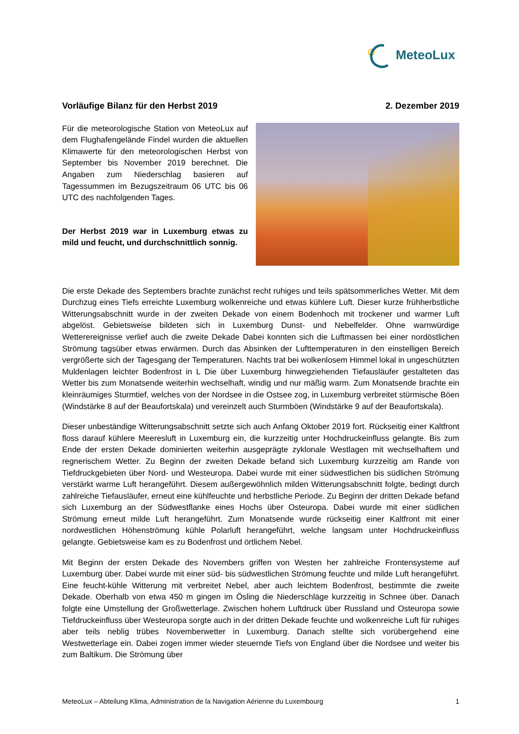MeteoLux
Vorläufige Bilanz für den Herbst 2019 2. Dezember 2019
Für die meteorologische Station von MeteoLux auf dem Flughafengelände Findel wurden die aktuellen Klimawerte für den meteorologischen Herbst von September bis November 2019 berechnet. Die Angaben zum Niederschlag basieren auf Tagessummen im Bezugszeitraum 06 UTC bis 06 UTC des nachfolgenden Tages.
Der Herbst 2019 war in Luxemburg etwas zu mild und feucht, und durchschnittlich sonnig.
Die erste Dekade des Septembers brachte zunächst recht ruhiges und teils spätsommerliches Wetter. Mit dem Durchzug eines Tiefs erreichte Luxemburg wolkenreiche und etwas kühlere Luft. Dieser kurze frühherbstliche Witterungsabschnitt wurde in der zweiten Dekade von einem Bodenhoch mit trockener und warmer Luft abgelöst. Gebietsweise bildeten sich in Luxemburg Dunst- und Nebelfelder. Ohne warnwürdige Wetterereignisse verlief auch die zweite Dekade Dabei konnten sich die Luftmassen bei einer nordöstlichen Strömung tagsüber etwas erwärmen. Durch das Absinken der Lufttemperaturen in den einstelligen Bereich vergrößerte sich der Tagesgang der Temperaturen. Nachts trat bei wolkenlosem Himmel lokal in ungeschützten Muldenlagen leichter Bodenfrost in L Die über Luxemburg hinwegziehenden Tiefausläufer gestalteten das Wetter bis zum Monatsende weiterhin wechselhaft, windig und nur mäßig warm. Zum Monatsende brachte ein kleinräumiges Sturmtief, welches von der Nordsee in die Ostsee zog, in Luxemburg verbreitet stürmische Böen (Windstärke 8 auf der Beaufortskala) und vereinzelt auch Sturmböen (Windstärke 9 auf der Beaufortskala).
Dieser unbeständige Witterungsabschnitt setzte sich auch Anfang Oktober 2019 fort. Rückseitig einer Kaltfront floss darauf kühlere Meeresluft in Luxemburg ein, die kurzzeitig unter Hochdruckeinfluss gelangte. Bis zum Ende der ersten Dekade dominierten weiterhin ausgeprägte zyklonale Westlagen mit wechselhaftem und regnerischem Wetter. Zu Beginn der zweiten Dekade befand sich Luxemburg kurzzeitig am Rande von Tiefdruckgebieten über Nord- und Westeuropa. Dabei wurde mit einer südwestlichen bis südlichen Strömung verstärkt warme Luft herangeführt. Diesem außergewöhnlich milden Witterungsabschnitt folgte, bedingt durch zahlreiche Tiefausläufer, erneut eine kühlfeuchte und herbstliche Periode. Zu Beginn der dritten Dekade befand sich Luxemburg an der Südwestflanke eines Hochs über Osteuropa. Dabei wurde mit einer südlichen Strömung erneut milde Luft herangeführt. Zum Monatsende wurde rückseitig einer Kaltfront mit einer nordwestlichen Höhenströmung kühle Polarluft herangeführt, welche langsam unter Hochdruckeinfluss gelangte. Gebietsweise kam es zu Bodenfrost und örtlichem Nebel.
Mit Beginn der ersten Dekade des Novembers griffen von Westen her zahlreiche Frontensysteme auf Luxemburg über. Dabei wurde mit einer süd- bis südwestlichen Strömung feuchte und milde Luft herangeführt. Eine feucht-kühle Witterung mit verbreitet Nebel, aber auch leichtem Bodenfrost, bestimmte die zweite Dekade. Oberhalb von etwa 450 m gingen im Ösling die Niederschläge kurzzeitig in Schnee über. Danach folgte eine Umstellung der Großwetterlage. Zwischen hohem Luftdruck über Russland und Osteuropa sowie Tiefdruckeinfluss über Westeuropa sorgte auch in der dritten Dekade feuchte und wolkenreiche Luft für ruhiges aber teils neblig trübes Novemberwetter in Luxemburg. Danach stellte sich vorübergehend eine Westwetterlage ein. Dabei zogen immer wieder steuernde Tiefs von England über die Nordsee und weiter bis zum Baltikum. Die Strömung über
MeteoLux – Abteilung Klima, Administration de la Navigation Aérienne du Luxembourg 1